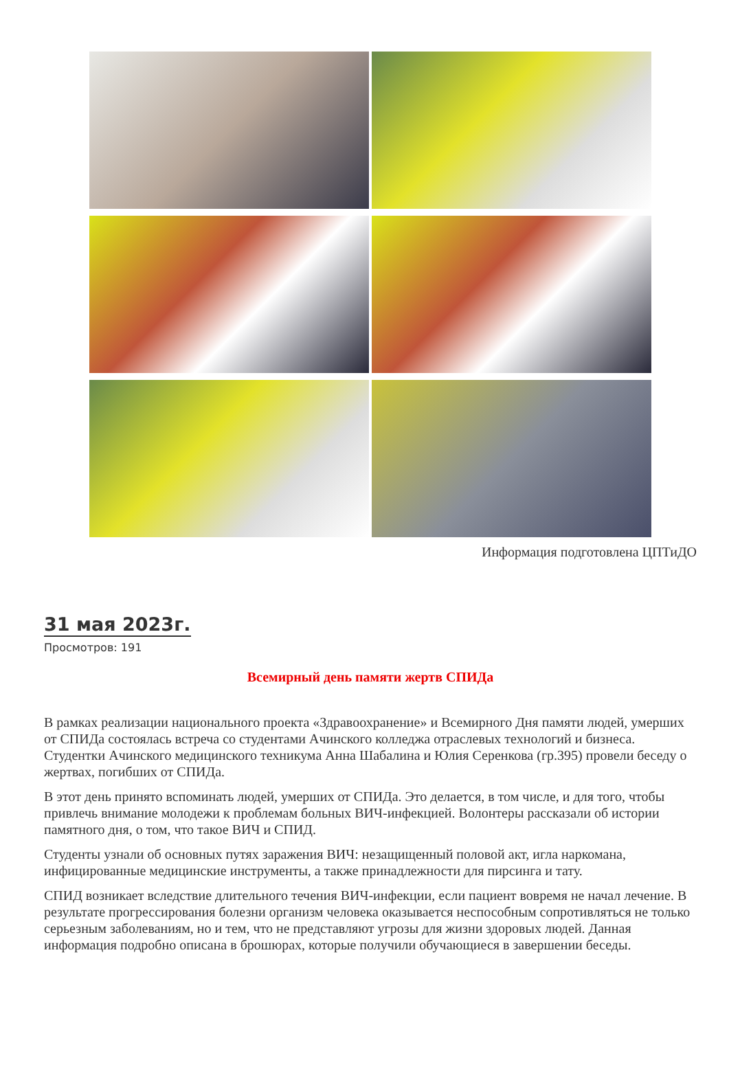Информация подготовлена ЦПТиДО
31 мая 2023г.
Просмотров: 191
Всемирный день памяти жертв СПИДа
В рамках реализации национального проекта «Здравоохранение» и Всемирного Дня памяти людей, умерших от СПИДа состоялась встреча со студентами Ачинского колледжа отраслевых технологий и бизнеса. Студентки Ачинского медицинского техникума Анна Шабалина и Юлия Серенкова (гр.395) провели беседу о жертвах, погибших от СПИДа.
В этот день принято вспоминать людей, умерших от СПИДа. Это делается, в том числе, и для того, чтобы привлечь внимание молодежи к проблемам больных ВИЧ-инфекцией. Волонтеры рассказали об истории памятного дня, о том, что такое ВИЧ и СПИД.
Студенты узнали об основных путях заражения ВИЧ: незащищенный половой акт, игла наркомана, инфицированные медицинские инструменты, а также принадлежности для пирсинга и тату.
СПИД возникает вследствие длительного течения ВИЧ-инфекции, если пациент вовремя не начал лечение. В результате прогрессирования болезни организм человека оказывается неспособным сопротивляться не только серьезным заболеваниям, но и тем, что не представляют угрозы для жизни здоровых людей. Данная информация подробно описана в брошюрах, которые получили обучающиеся в завершении беседы.